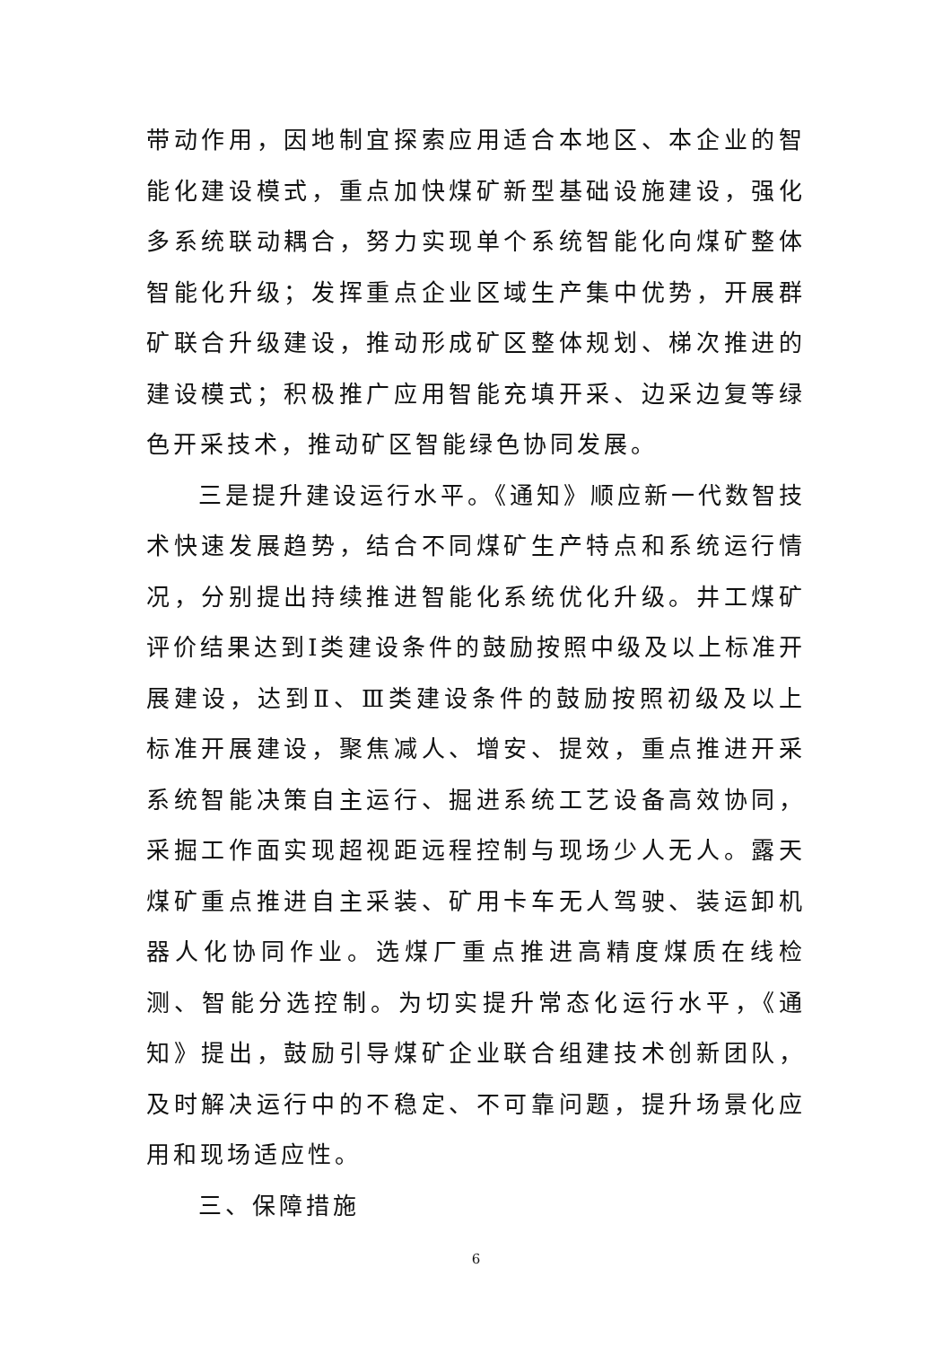带动作用，因地制宜探索应用适合本地区、本企业的智能化建设模式，重点加快煤矿新型基础设施建设，强化多系统联动耦合，努力实现单个系统智能化向煤矿整体智能化升级；发挥重点企业区域生产集中优势，开展群矿联合升级建设，推动形成矿区整体规划、梯次推进的建设模式；积极推广应用智能充填开采、边采边复等绿色开采技术，推动矿区智能绿色协同发展。
三是提升建设运行水平。《通知》顺应新一代数智技术快速发展趋势，结合不同煤矿生产特点和系统运行情况，分别提出持续推进智能化系统优化升级。井工煤矿评价结果达到Ⅰ类建设条件的鼓励按照中级及以上标准开展建设，达到Ⅱ、Ⅲ类建设条件的鼓励按照初级及以上标准开展建设，聚焦减人、增安、提效，重点推进开采系统智能决策自主运行、掘进系统工艺设备高效协同，采掘工作面实现超视距远程控制与现场少人无人。露天煤矿重点推进自主采装、矿用卡车无人驾驶、装运卸机器人化协同作业。选煤厂重点推进高精度煤质在线检测、智能分选控制。为切实提升常态化运行水平，《通知》提出，鼓励引导煤矿企业联合组建技术创新团队，及时解决运行中的不稳定、不可靠问题，提升场景化应用和现场适应性。
三、保障措施
6